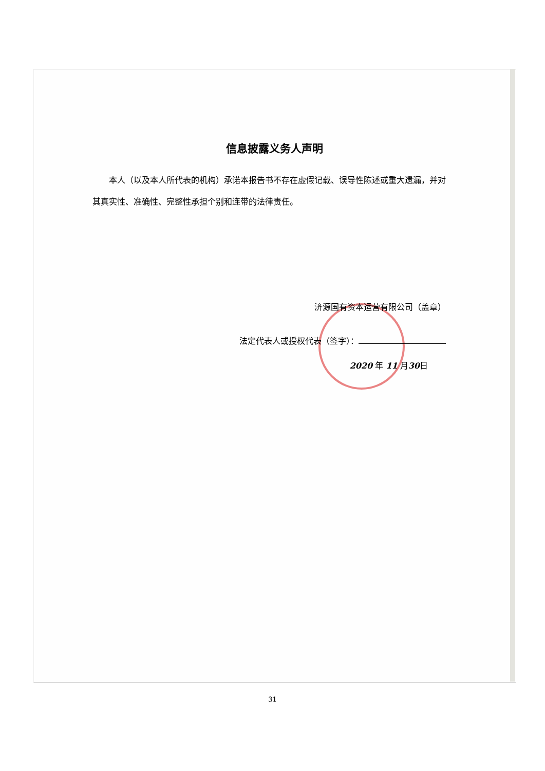信息披露义务人声明
本人（以及本人所代表的机构）承诺本报告书不存在虚假记载、误导性陈述或重大遗漏，并对其真实性、准确性、完整性承担个别和连带的法律责任。
济源国有资本运营有限公司（盖章）
法定代表人或授权代表（签字）：
2020 年 11 月30日
31